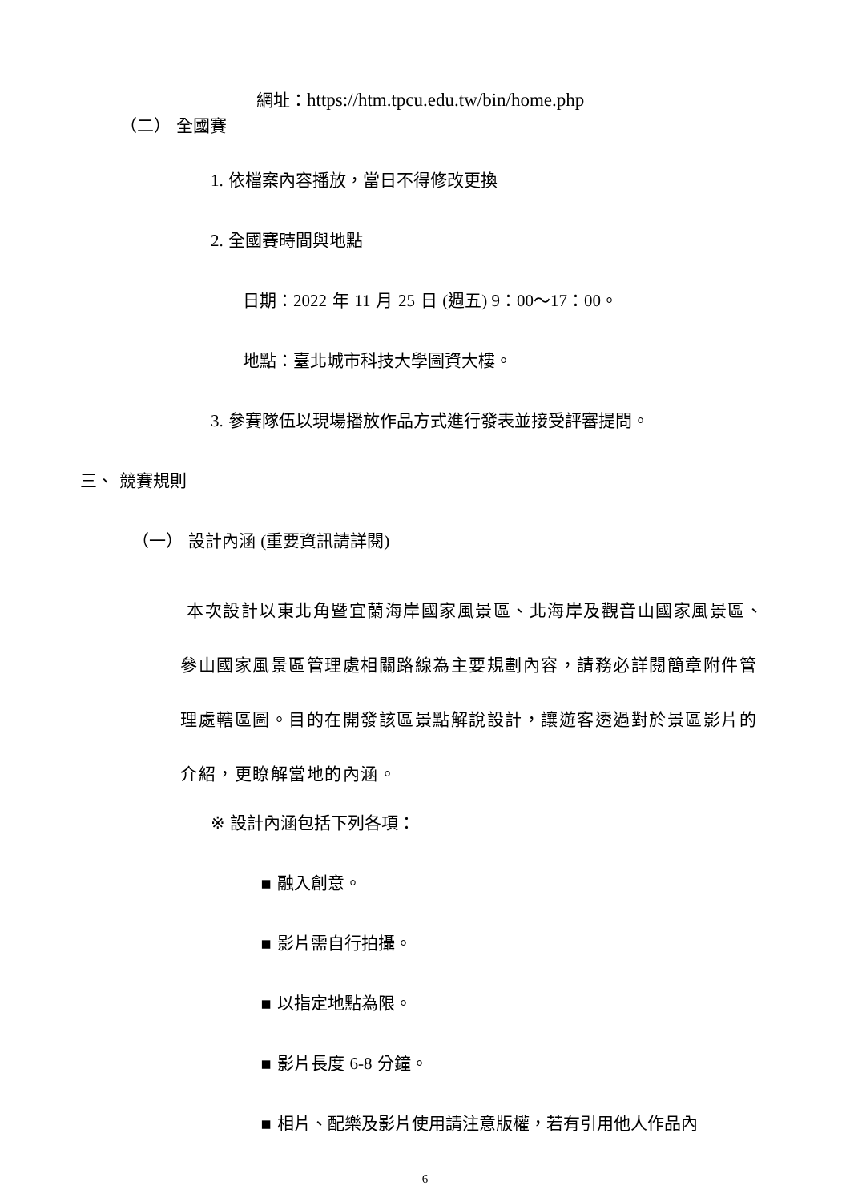網址：https://htm.tpcu.edu.tw/bin/home.php
（二） 全國賽
1. 依檔案內容播放，當日不得修改更換
2. 全國賽時間與地點
日期：2022 年 11 月 25 日 (週五) 9：00～17：00。
地點：臺北城市科技大學圖資大樓。
3. 參賽隊伍以現場播放作品方式進行發表並接受評審提問。
三、 競賽規則
（一） 設計內涵 (重要資訊請詳閱)
本次設計以東北角暨宜蘭海岸國家風景區、北海岸及觀音山國家風景區、參山國家風景區管理處相關路線為主要規劃內容，請務必詳閱簡章附件管理處轄區圖。目的在開發該區景點解說設計，讓遊客透過對於景區影片的介紹，更瞭解當地的內涵。
※ 設計內涵包括下列各項：
▪ 融入創意。
▪ 影片需自行拍攝。
▪ 以指定地點為限。
▪ 影片長度 6-8 分鐘。
▪ 相片、配樂及影片使用請注意版權，若有引用他人作品內
6